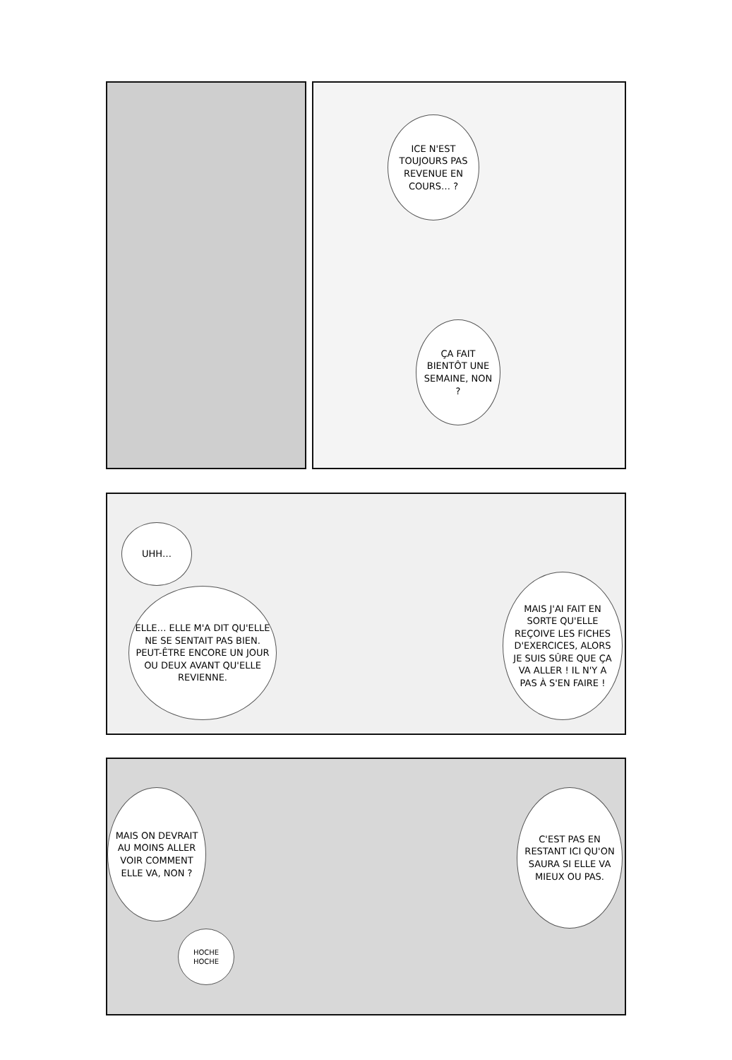ICE N'EST TOUJOURS PAS REVENUE EN COURS… ?
ÇA FAIT BIENTÔT UNE SEMAINE, NON ?
UHH…
ELLE… ELLE M'A DIT QU'ELLE NE SE SENTAIT PAS BIEN. PEUT-ÊTRE ENCORE UN JOUR OU DEUX AVANT QU'ELLE REVIENNE.
MAIS J'AI FAIT EN SORTE QU'ELLE REÇOIVE LES FICHES D'EXERCICES, ALORS JE SUIS SÛRE QUE ÇA VA ALLER ! IL N'Y A PAS À S'EN FAIRE !
MAIS ON DEVRAIT AU MOINS ALLER VOIR COMMENT ELLE VA, NON ?
HOCHE HOCHE
C'EST PAS EN RESTANT ICI QU'ON SAURA SI ELLE VA MIEUX OU PAS.